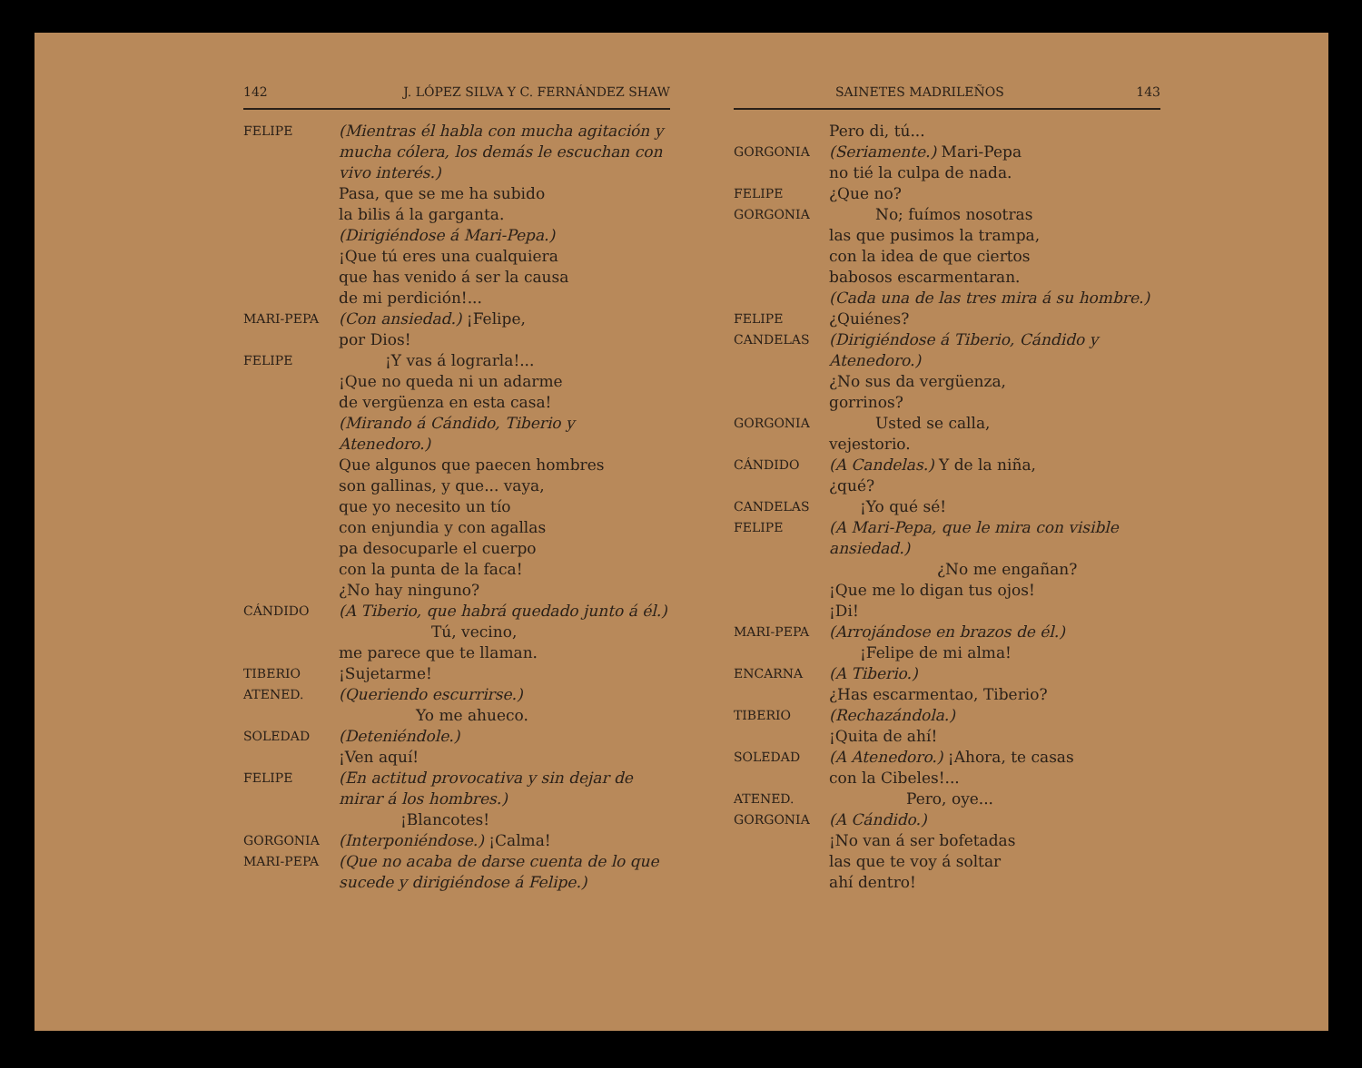142 J. LÓPEZ SILVA Y C. FERNÁNDEZ SHAW
FELIPE
(Mientras él habla con mucha agitación y mucha cólera, los demás le escuchan con vivo interés.)
Pasa, que se me ha subido
la bilis á la garganta.
(Dirigiéndose á Mari-Pepa.)
¡Que tú eres una cualquiera
que has venido á ser la causa
de mi perdición!...
MARI-PEPA
(Con ansiedad.) ¡Felipe,
por Dios!
FELIPE
   ¡Y vas á lograrla!...
¡Que no queda ni un adarme
de vergüenza en esta casa!
(Mirando á Cándido, Tiberio y Atenedoro.)
Que algunos que paecen hombres
son gallinas, y que... vaya,
que yo necesito un tío
con enjundia y con agallas
pa desocuparle el cuerpo
con la punta de la faca!
¿No hay ninguno?
CÁNDIDO
(A Tiberio, que habrá quedado junto á él.)
      Tú, vecino,
me parece que te llaman.
TIBERIO
¡Sujetarme!
ATENED.
(Queriendo escurrirse.)
     Yo me ahueco.
SOLEDAD
(Deteniéndole.)
¡Ven aquí!
FELIPE
(En actitud provocativa y sin dejar de mirar á los hombres.)
    ¡Blancotes!
GORGONIA
(Interponiéndose.) ¡Calma!
MARI-PEPA
(Que no acaba de darse cuenta de lo que sucede y dirigiéndose á Felipe.)
        SAINETES MADRILEÑOS 143
Pero di, tú...
GORGONIA
(Seriamente.) Mari-Pepa
no tié la culpa de nada.
FELIPE
¿Que no?
GORGONIA
   No; fuímos nosotras
las que pusimos la trampa,
con la idea de que ciertos
babosos escarmentaran.
(Cada una de las tres mira á su hombre.)
FELIPE
¿Quiénes?
CANDELAS
(Dirigiéndose á Tiberio, Cándido y Atenedoro.)
¿No sus da vergüenza,
gorrinos?
GORGONIA
   Usted se calla,
vejestorio.
CÁNDIDO
(A Candelas.) Y de la niña,
¿qué?
CANDELAS
  ¡Yo qué sé!
FELIPE
(A Mari-Pepa, que le mira con visible ansiedad.)
       ¿No me engañan?
¡Que me lo digan tus ojos!
¡Di!
MARI-PEPA
(Arrojándose en brazos de él.)
  ¡Felipe de mi alma!
ENCARNA
(A Tiberio.)
¿Has escarmentao, Tiberio?
TIBERIO
(Rechazándola.)
¡Quita de ahí!
SOLEDAD
(A Atenedoro.) ¡Ahora, te casas
con la Cibeles!...
ATENED.
     Pero, oye...
GORGONIA
(A Cándido.)
¡No van á ser bofetadas
las que te voy á soltar
ahí dentro!